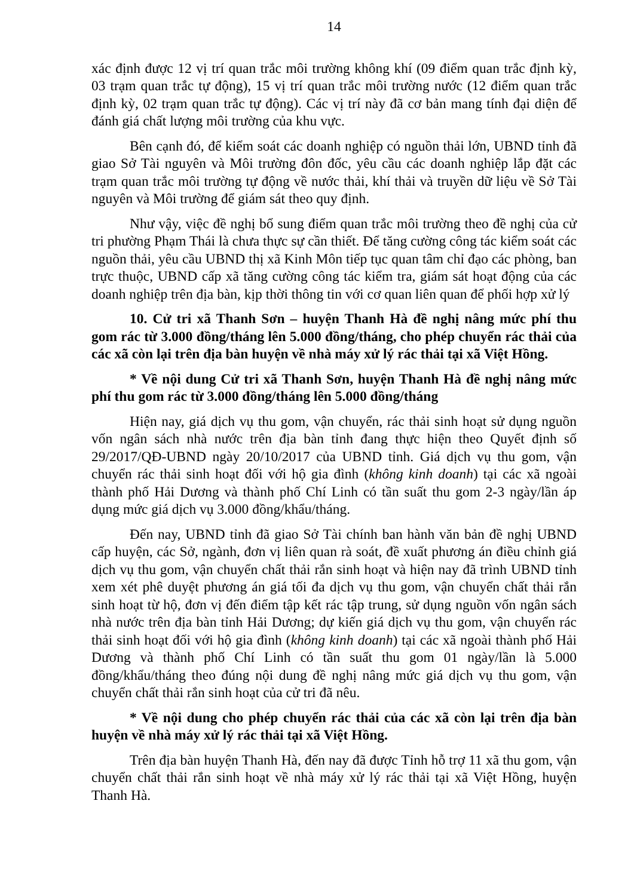14
xác định được 12 vị trí quan trắc môi trường không khí (09 điểm quan trắc định kỳ, 03 trạm quan trắc tự động), 15 vị trí quan trắc môi trường nước (12 điểm quan trắc định kỳ, 02 trạm quan trắc tự động). Các vị trí này đã cơ bản mang tính đại diện để đánh giá chất lượng môi trường của khu vực.
Bên cạnh đó, để kiểm soát các doanh nghiệp có nguồn thải lớn, UBND tỉnh đã giao Sở Tài nguyên và Môi trường đôn đốc, yêu cầu các doanh nghiệp lắp đặt các trạm quan trắc môi trường tự động về nước thải, khí thải và truyền dữ liệu về Sở Tài nguyên và Môi trường để giám sát theo quy định.
Như vậy, việc đề nghị bổ sung điểm quan trắc môi trường theo đề nghị của cử tri phường Phạm Thái là chưa thực sự cần thiết. Để tăng cường công tác kiểm soát các nguồn thải, yêu cầu UBND thị xã Kinh Môn tiếp tục quan tâm chỉ đạo các phòng, ban trực thuộc, UBND cấp xã tăng cường công tác kiểm tra, giám sát hoạt động của các doanh nghiệp trên địa bàn, kịp thời thông tin với cơ quan liên quan để phối hợp xử lý
10. Cử tri xã Thanh Sơn – huyện Thanh Hà đề nghị nâng mức phí thu gom rác từ 3.000 đồng/tháng lên 5.000 đồng/tháng, cho phép chuyển rác thải của các xã còn lại trên địa bàn huyện về nhà máy xử lý rác thải tại xã Việt Hồng.
* Về nội dung Cử tri xã Thanh Sơn, huyện Thanh Hà đề nghị nâng mức phí thu gom rác từ 3.000 đồng/tháng lên 5.000 đồng/tháng
Hiện nay, giá dịch vụ thu gom, vận chuyển, rác thải sinh hoạt sử dụng nguồn vốn ngân sách nhà nước trên địa bàn tỉnh đang thực hiện theo Quyết định số 29/2017/QĐ-UBND ngày 20/10/2017 của UBND tỉnh. Giá dịch vụ thu gom, vận chuyển rác thải sinh hoạt đối với hộ gia đình (không kinh doanh) tại các xã ngoài thành phố Hải Dương và thành phố Chí Linh có tần suất thu gom 2-3 ngày/lần áp dụng mức giá dịch vụ 3.000 đồng/khẩu/tháng.
Đến nay, UBND tỉnh đã giao Sở Tài chính ban hành văn bản đề nghị UBND cấp huyện, các Sở, ngành, đơn vị liên quan rà soát, đề xuất phương án điều chỉnh giá dịch vụ thu gom, vận chuyển chất thải rắn sinh hoạt và hiện nay đã trình UBND tỉnh xem xét phê duyệt phương án giá tối đa dịch vụ thu gom, vận chuyển chất thải rắn sinh hoạt từ hộ, đơn vị đến điểm tập kết rác tập trung, sử dụng nguồn vốn ngân sách nhà nước trên địa bàn tỉnh Hải Dương; dự kiến giá dịch vụ thu gom, vận chuyển rác thải sinh hoạt đối với hộ gia đình (không kinh doanh) tại các xã ngoài thành phố Hải Dương và thành phố Chí Linh có tần suất thu gom 01 ngày/lần là 5.000 đồng/khẩu/tháng theo đúng nội dung đề nghị nâng mức giá dịch vụ thu gom, vận chuyển chất thải rắn sinh hoạt của cử tri đã nêu.
* Về nội dung cho phép chuyển rác thải của các xã còn lại trên địa bàn huyện về nhà máy xử lý rác thải tại xã Việt Hồng.
Trên địa bàn huyện Thanh Hà, đến nay đã được Tỉnh hỗ trợ 11 xã thu gom, vận chuyển chất thải rắn sinh hoạt về nhà máy xử lý rác thải tại xã Việt Hồng, huyện Thanh Hà.